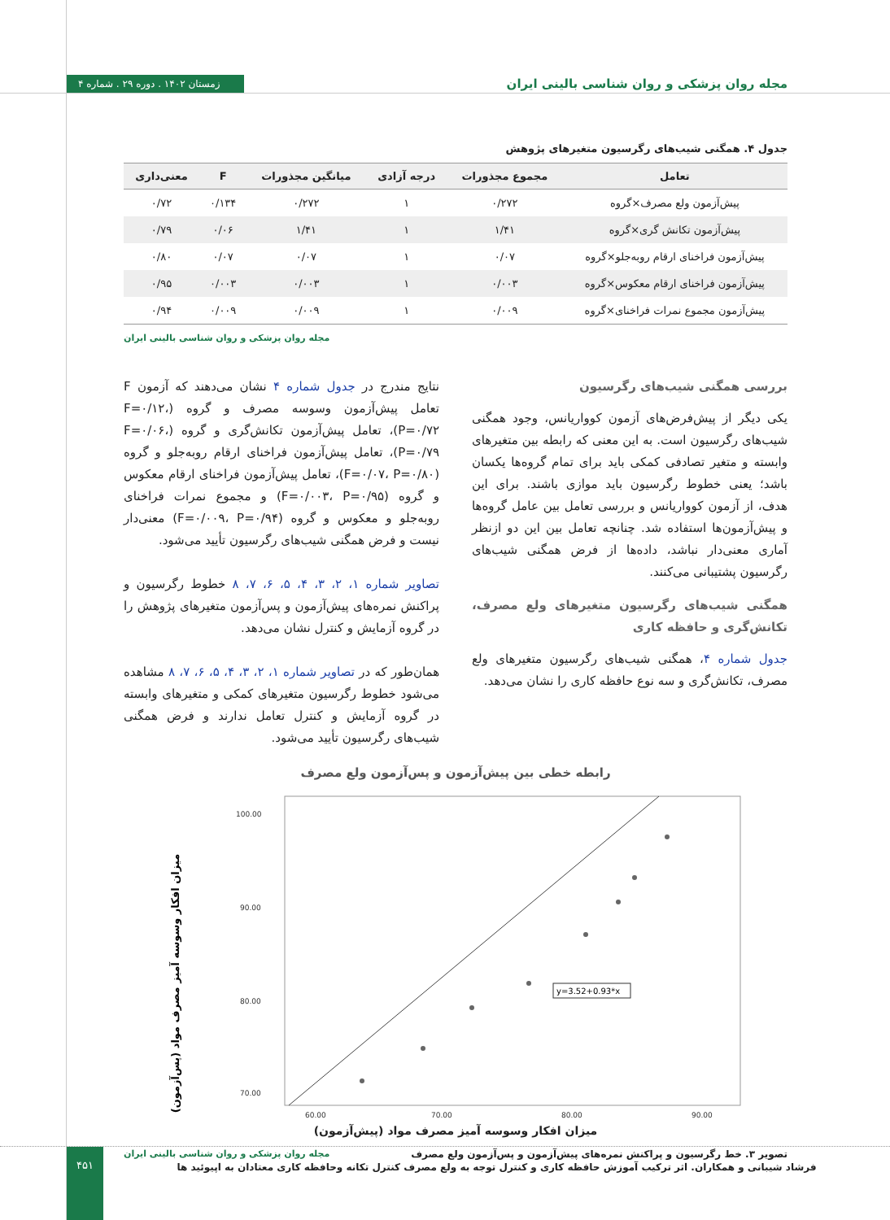مجله روان پزشکی و روان شناسی بالینی ایران زمستان ۱۴۰۲ . دوره ۲۹ . شماره ۴
جدول ۴. همگنی شیب‌های رگرسیون متغیرهای پژوهش
| تعامل | مجموع مجذورات | درجه آزادی | میانگین مجذورات | F | معنی‌داری |
| --- | --- | --- | --- | --- | --- |
| پیش‌آزمون ولع مصرف×گروه | ۰/۲۷۲ | ۱ | ۰/۲۷۲ | ۰/۱۳۴ | ۰/۷۲ |
| پیش‌آزمون تکانش گری×گروه | ۱/۴۱ | ۱ | ۱/۴۱ | ۰/۰۶ | ۰/۷۹ |
| پیش‌آزمون فراخنای ارقام روبه‌جلو×گروه | ۰/۰۷ | ۱ | ۰/۰۷ | ۰/۰۷ | ۰/۸۰ |
| پیش‌آزمون فراخنای ارقام معکوس×گروه | ۰/۰۰۳ | ۱ | ۰/۰۰۳ | ۰/۰۰۳ | ۰/۹۵ |
| پیش‌آزمون مجموع نمرات فراخنای×گروه | ۰/۰۰۹ | ۱ | ۰/۰۰۹ | ۰/۰۰۹ | ۰/۹۴ |
مجله روان پزشکی و روان شناسی بالینی ایران
بررسی همگنی شیب‌های رگرسیون
یکی دیگر از پیش‌فرض‌های آزمون کوواریانس، وجود همگنی شیب‌های رگرسیون است. به این معنی که رابطه بین متغیرهای وابسته و متغیر تصادفی کمکی باید برای تمام گروه‌ها یکسان باشد؛ یعنی خطوط رگرسیون باید موازی باشند. برای این هدف، از آزمون کوواریانس و بررسی تعامل بین عامل گروه‌ها و پیش‌آزمون‌ها استفاده شد. چنانچه تعامل بین این دو ازنظر آماری معنی‌دار نباشد، داده‌ها از فرض همگنی شیب‌های رگرسیون پشتیبانی می‌کنند.
همگنی شیب‌های رگرسیون متغیرهای ولع مصرف، تکانش‌گری و حافظه کاری
جدول شماره ۴، همگنی شیب‌های رگرسیون متغیرهای ولع مصرف، تکانش‌گری و سه نوع حافظه کاری را نشان می‌دهد.
نتایج مندرج در جدول شماره ۴ نشان می‌دهند که آزمون F تعامل پیش‌آزمون وسوسه مصرف و گروه (F=۰/۱۲، P=۰/۷۲)، تعامل پیش‌آزمون تکانش‌گری و گروه (F=۰/۰۶، P=۰/۷۹)، تعامل پیش‌آزمون فراخنای ارقام روبه‌جلو و گروه (F=۰/۰۷، P=۰/۸۰)، تعامل پیش‌آزمون فراخنای ارقام معکوس و گروه (F=۰/۰۰۳، P=۰/۹۵) و مجموع نمرات فراخنای روبه‌جلو و معکوس و گروه (F=۰/۰۰۹، P=۰/۹۴) معنی‌دار نیست و فرض همگنی شیب‌های رگرسیون تأیید می‌شود.
تصاویر شماره ۱، ۲، ۳، ۴، ۵، ۶، ۷، ۸ خطوط رگرسیون و پراکنش نمره‌های پیش‌آزمون و پس‌آزمون متغیرهای پژوهش را در گروه آزمایش و کنترل نشان می‌دهد.
همان‌طور که در تصاویر شماره ۱، ۲، ۳، ۴، ۵، ۶، ۷، ۸ مشاهده می‌شود خطوط رگرسیون متغیرهای کمکی و متغیرهای وابسته در گروه آزمایش و کنترل تعامل ندارند و فرض همگنی شیب‌های رگرسیون تأیید می‌شود.
رابطه خطی بین پیش‌آزمون و پس‌آزمون ولع مصرف
میزان افکار وسوسه آمیز مصرف مواد (پس‌آزمون)
100.00
90.00
80.00
70.00
60.00
70.00
80.00
90.00
y=3.52+0.93*x
میزان افکار وسوسه آمیز مصرف مواد (پیش‌آزمون)
تصویر ۳. خط رگرسیون و پراکنش نمره‌های پیش‌آزمون و پس‌آزمون ولع مصرف مجله روان پزشکی و روان شناسی بالینی ایران
فرشاد شیبانی و همکاران. اثر ترکیب آموزش حافظه کاری و کنترل توجه به ولع مصرف کنترل تکانه وحافظه کاری معتادان به اپیوئید ها
۴۵۱